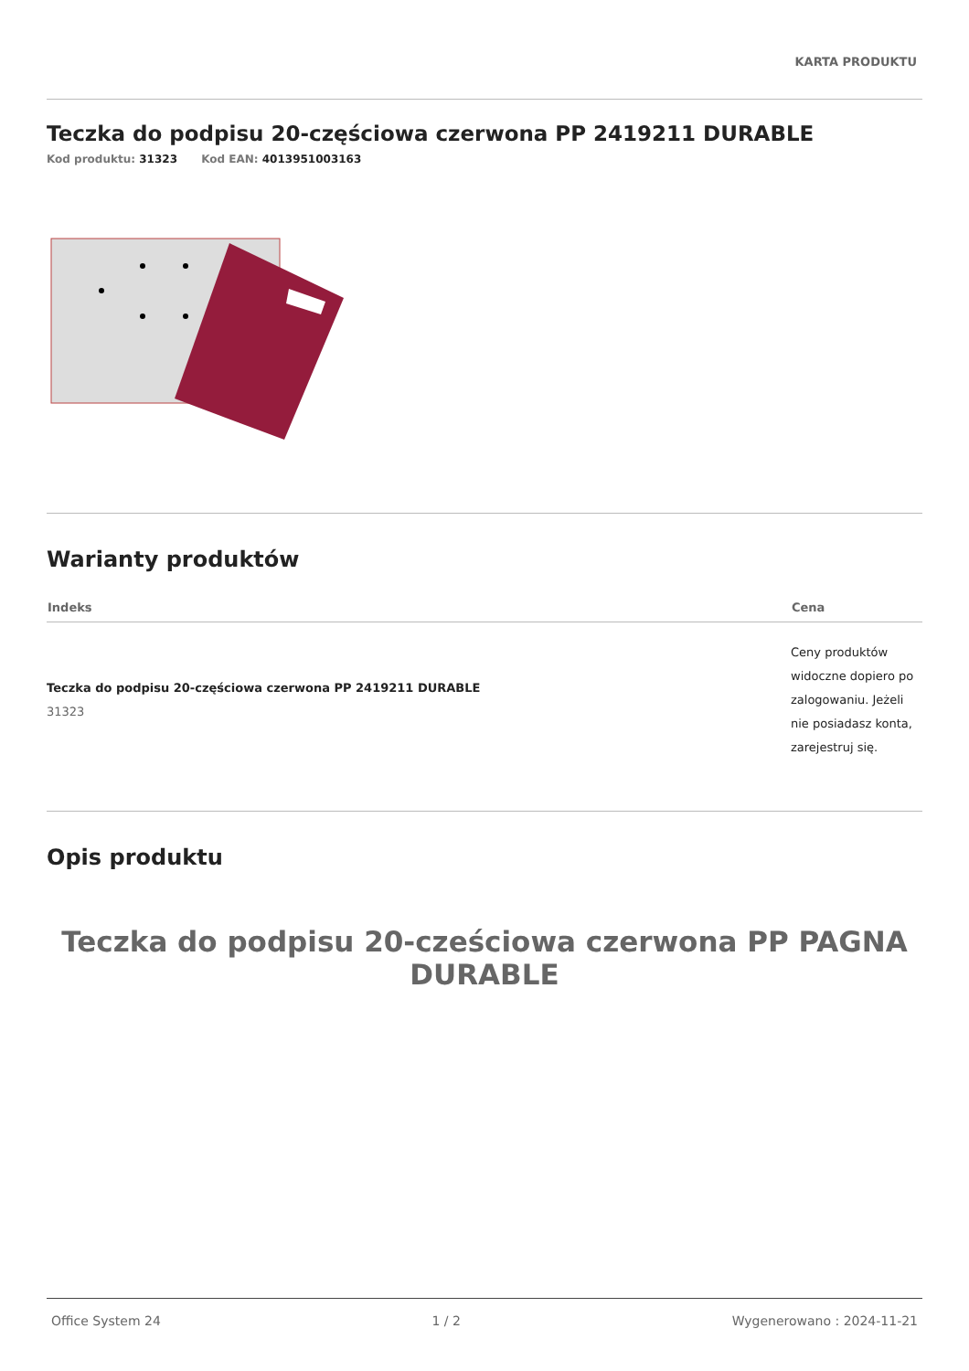KARTA PRODUKTU
Teczka do podpisu 20-częściowa czerwona PP 2419211 DURABLE
Kod produktu: 31323 Kod EAN: 4013951003163
Warianty produktów
| Indeks | Cena |
| --- | --- |
| Teczka do podpisu 20-częściowa czerwona PP 2419211 DURABLE 31323 | Ceny produktów widoczne dopiero po zalogowaniu. Jeżeli nie posiadasz konta, zarejestruj się. |
Opis produktu
Teczka do podpisu 20-cześciowa czerwona PP PAGNA DURABLE
Office System 24 1 / 2 Wygenerowano : 2024-11-21